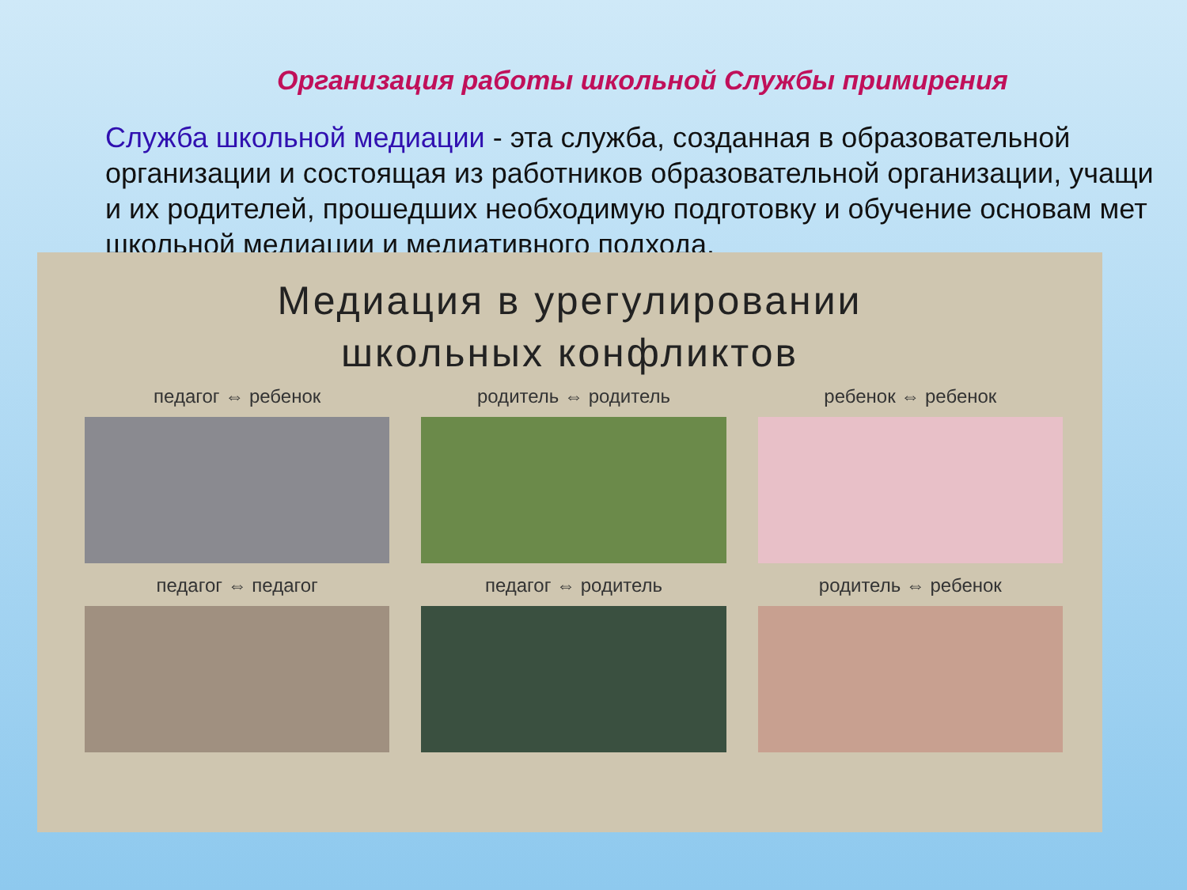Организация работы школьной Службы примирения
Служба школьной медиации - эта служба, созданная в образовательной
организации и состоящая из работников образовательной организации, учащи
и их родителей, прошедших необходимую подготовку и обучение основам мет
школьной медиации и медиативного подхода.
Медиация в урегулировании
школьных конфликтов
педагог ⇔ ребенок
родитель ⇔ родитель
ребенок ⇔ ребенок
педагог ⇔ педагог
педагог ⇔ родитель
родитель ⇔ ребенок